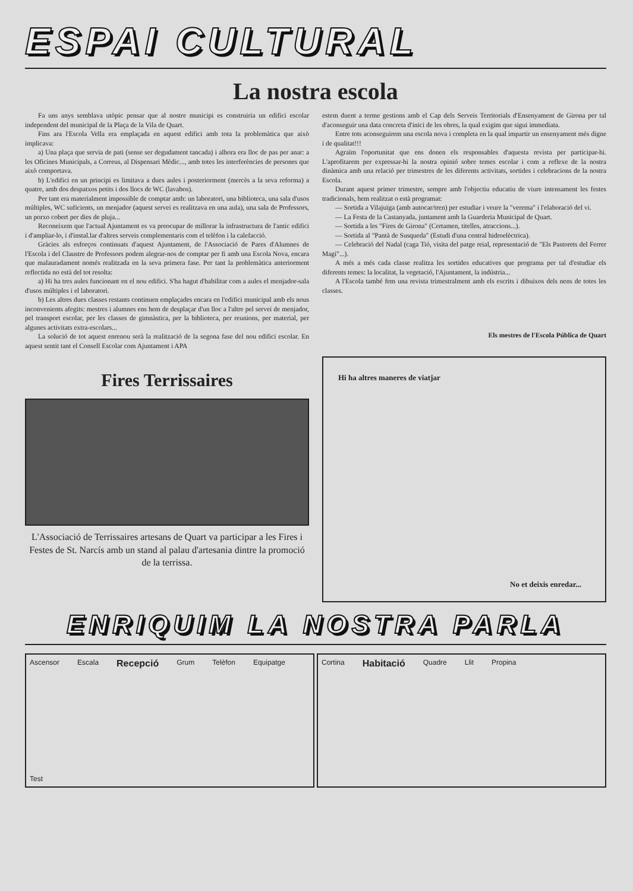ESPAI CULTURAL
La nostra escola
Fa uns anys semblava utòpic pensar que al nostre municipi es construiria un edifici escolar independent del municipal de la Plaça de la Vila de Quart.
Fins ara l'Escola Vella era emplaçada en aquest edifici amb tota la problemàtica que això implicava:
a) Una plaça que servia de pati (sense ser degudament tancada) i alhora era lloc de pas per anar: a les Oficines Municipals, a Correus, al Dispensari Mèdic..., amb totes les interferències de persones que això comportava.
b) L'edifici en un principi es limitava a dues aules i posteriorment (mercès a la seva reforma) a quatre, amb dos despatxos petits i dos llocs de WC (lavabos).
Per tant era materialment impossible de comptar amb: un laboratori, una biblioteca, una sala d'usos múltiples, WC suficients, un menjador (aquest servei es realitzava en una aula), una sala de Professors, un porxo cobert per dies de pluja...
Reconeixem que l'actual Ajuntament es va preocupar de millorar la infrastructura de l'antic edifici i d'ampliar-lo, i d'instal.lar d'altres serveis complementaris com el telèfon i la calefacció.
Gràcies als esforços continuats d'aquest Ajuntament, de l'Associació de Pares d'Alumnes de l'Escola i del Claustre de Professors podem alegrar-nos de comptar per fi amb una Escola Nova, encara que malauradament només realitzada en la seva primera fase. Per tant la problemàtica anteriorment reflectida no està del tot resolta:
a) Hi ha tres aules funcionant en el nou edifici. S'ha hagut d'habilitar com a aules el menjador-sala d'usos múltiples i el laboratori.
b) Les altres dues classes restants continuen emplaçades encara en l'edifici municipal amb els nous inconvenients afegits: mestres i alumnes ens hem de desplaçar d'un lloc a l'altre pel servei de menjador, pel transport escolar, per les classes de gimnàstica, per la biblioteca, per reunions, per material, per algunes activitats extra-escolars...
La solució de tot aquest enrenou serà la realització de la segona fase del nou edifici escolar. En aquest sentit tant el Consell Escolar com Ajuntament i APA
estem duent a terme gestions amb el Cap dels Serveis Territorials d'Ensenyament de Girona per tal d'aconseguir una data concreta d'inici de les obres, la qual exigim que sigui immediata.
Entre tots aconseguirem una escola nova i completa en la qual impartir un ensenyament més digne i de qualitat!!!
Agraïm l'oportunitat que ens donen els responsables d'aquesta revista per participar-hi. L'aprofitarem per expressar-hi la nostra opinió sobre temes escolar i com a reflexe de la nostra dinàmica amb una relació per trimestres de les diferents activitats, sortides i celebracions de la nostra Escola.
Durant aquest primer trimestre, sempre amb l'objectiu educatiu de viure intensament les festes tradicionals, hem realitzat o està programat:
— Sortida a Vilajuïga (amb autocar/tren) per estudiar i veure la "verema" i l'elaboració del vi.
— La Festa de la Castanyada, juntament amb la Guarderia Municipal de Quart.
— Sortida a les "Fires de Girona" (Certamen, titelles, atraccions...).
— Sortida al "Pantà de Susqueda" (Estudi d'una central hidroelèctrica).
— Celebració del Nadal (caga Tió, visita del patge reial, representació de "Els Pastorets del Ferrer Magí"...).
A més a més cada classe realitza les sortides educatives que programa per tal d'estudiar els diferents temes: la localitat, la vegetació, l'Ajuntament, la indústria...
A l'Escola també fem una revista trimestralment amb els escrits i dibuixos dels nens de totes les classes.
Els mestres de l'Escola Pública de Quart
Fires Terrissaires
L'Associació de Terrissaires artesans de Quart va participar a les Fires i Festes de St. Narcís amb un stand al palau d'artesania dintre la promoció de la terrissa.
Hi ha altres maneres de viatjar
No et deixis enredar...
ENRIQUIM LA NOSTRA PARLA
Ascensor Escala Recepció Grum Telèfon Equipatge Test
Cortina Habitació Quadre Llit Propina